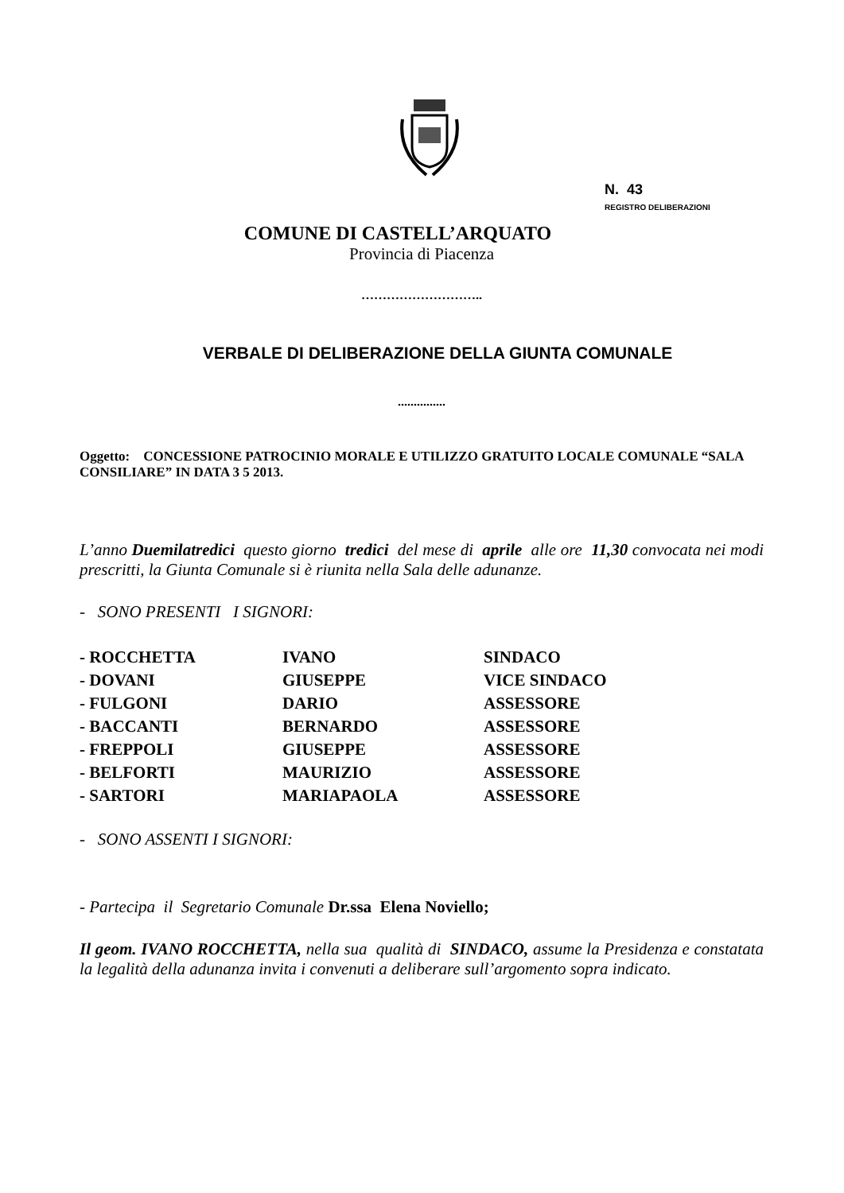N. 43
REGISTRO DELIBERAZIONI
COMUNE DI CASTELL’ARQUATO
Provincia di Piacenza
………………………..
VERBALE DI DELIBERAZIONE DELLA GIUNTA COMUNALE
...............
Oggetto: CONCESSIONE PATROCINIO MORALE E UTILIZZO GRATUITO LOCALE COMUNALE “SALA CONSILIARE” IN DATA 3 5 2013.
L’anno Duemilatredici questo giorno tredici del mese di aprile alle ore 11,30 convocata nei modi prescritti, la Giunta Comunale si è riunita nella Sala delle adunanze.
- SONO PRESENTI I SIGNORI:
| - ROCCHETTA | IVANO | SINDACO |
| - DOVANI | GIUSEPPE | VICE SINDACO |
| - FULGONI | DARIO | ASSESSORE |
| - BACCANTI | BERNARDO | ASSESSORE |
| - FREPPOLI | GIUSEPPE | ASSESSORE |
| - BELFORTI | MAURIZIO | ASSESSORE |
| - SARTORI | MARIAPAOLA | ASSESSORE |
- SONO ASSENTI I SIGNORI:
- Partecipa il Segretario Comunale Dr.ssa Elena Noviello;
Il geom. IVANO ROCCHETTA, nella sua qualità di SINDACO, assume la Presidenza e constatata la legalità della adunanza invita i convenuti a deliberare sull’argomento sopra indicato.